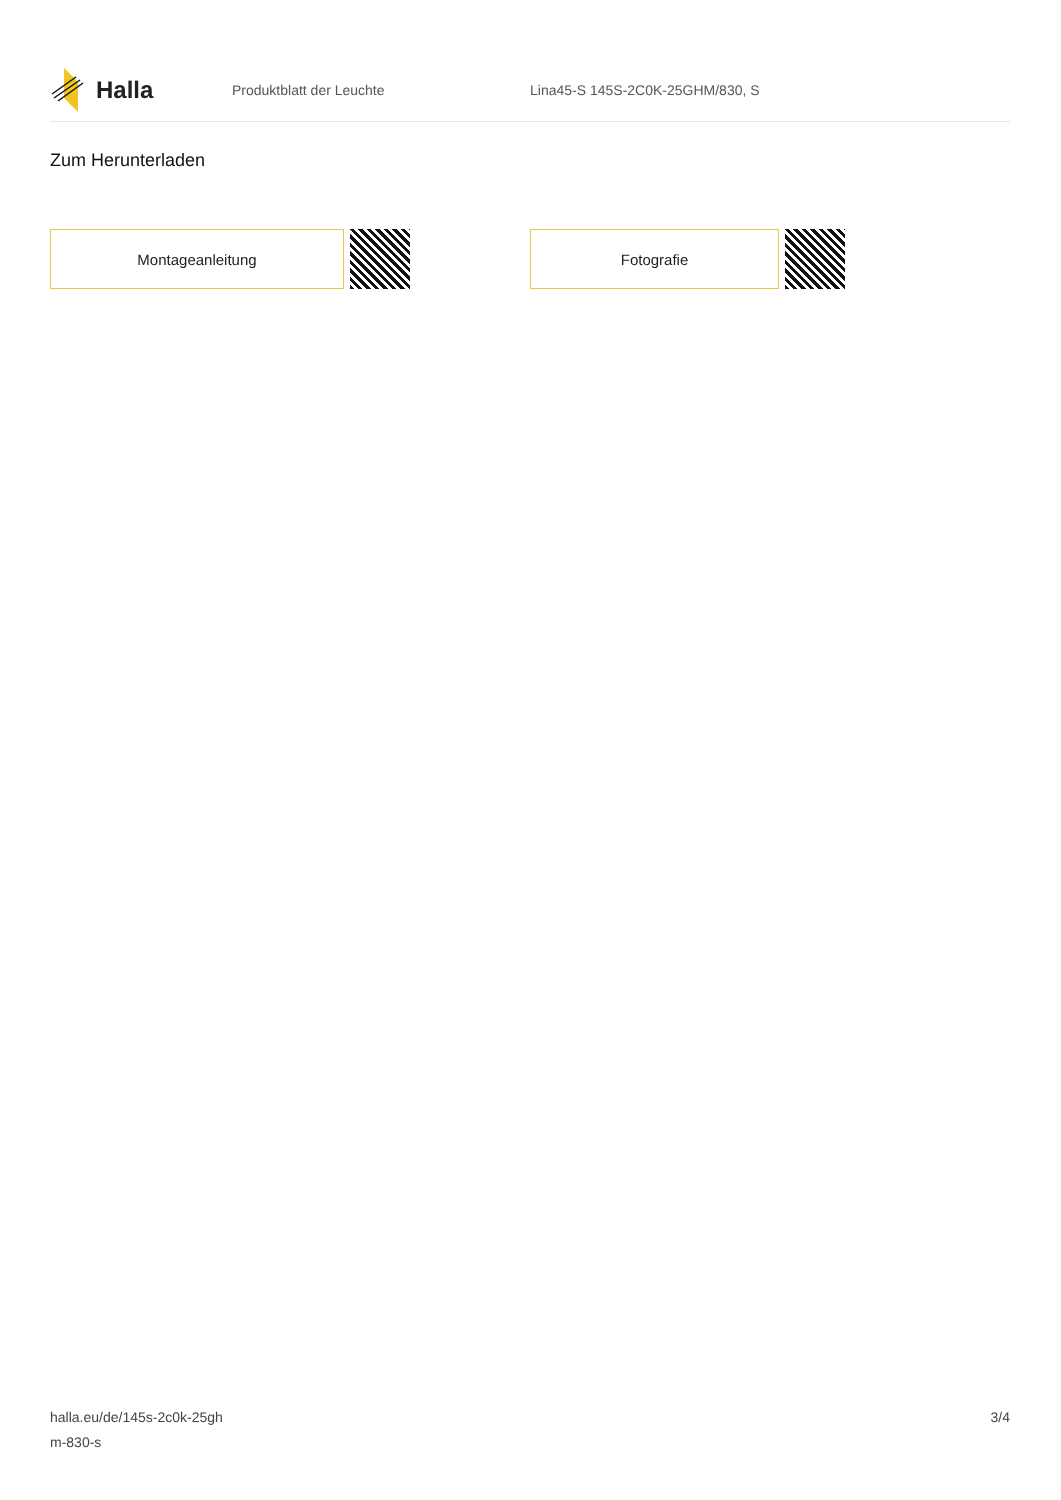Halla
Produktblatt der Leuchte
Lina45-S 145S-2C0K-25GHM/830, S
Zum Herunterladen
Montageanleitung Fotografie
halla.eu/de/145s-2c0k-25gh
m-830-s
3/4